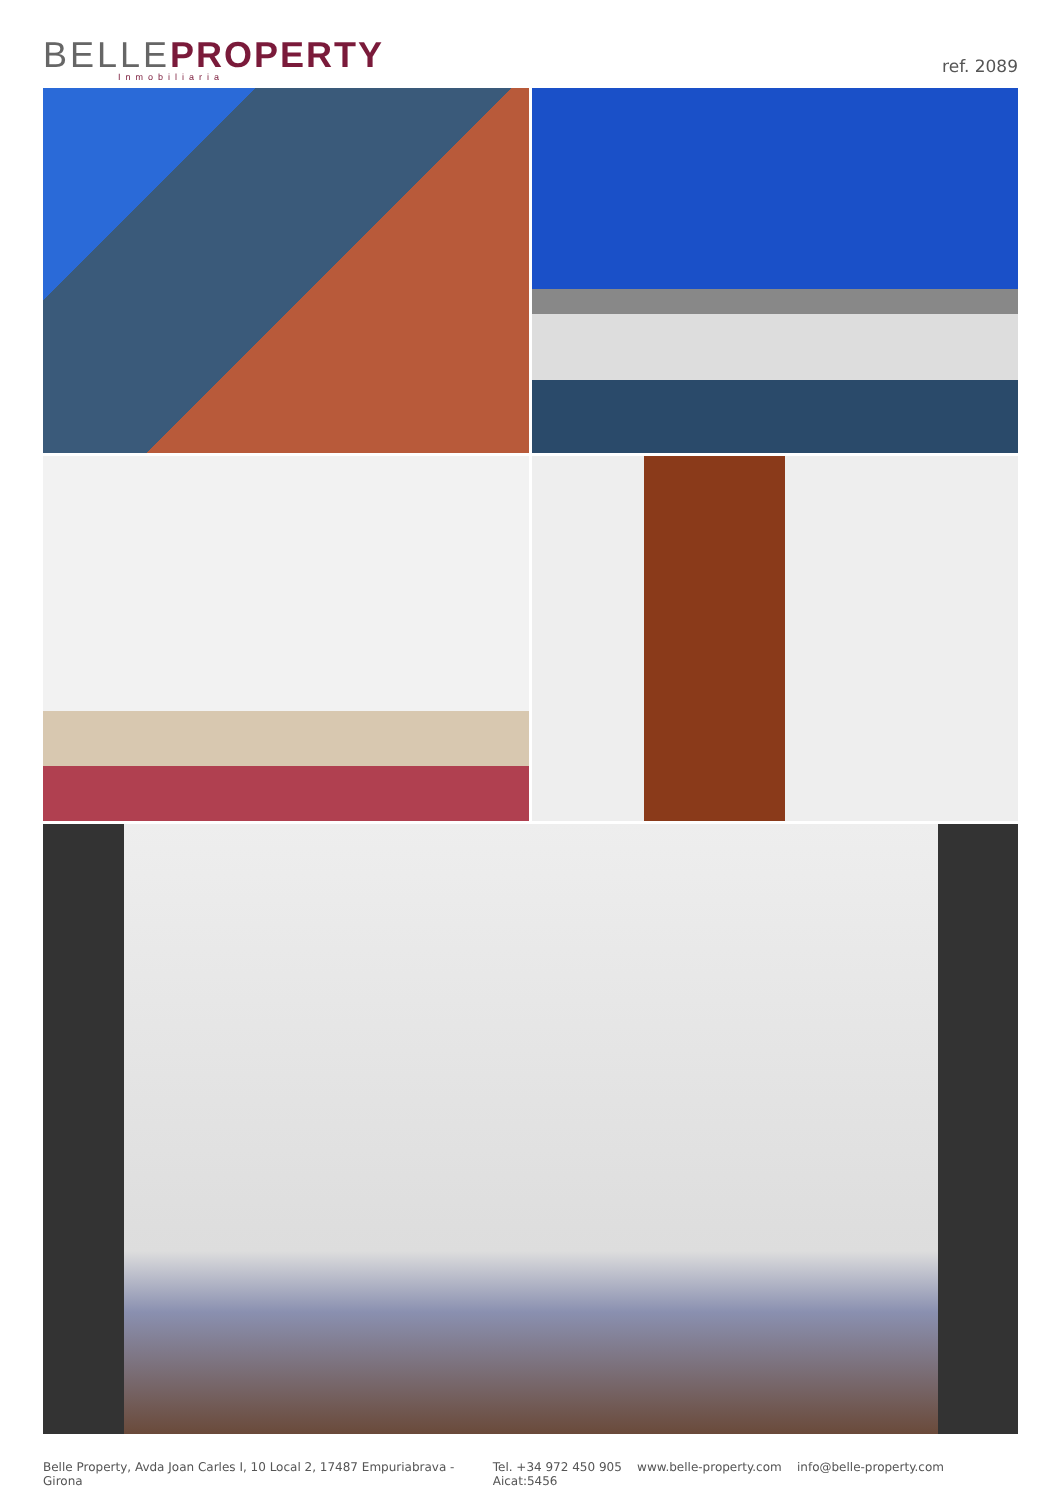BELLE PROPERTY
Inmobiliaria
ref. 2089
Belle Property, Avda Joan Carles I, 10 Local 2, 17487 Empuriabrava - Girona Tel. +34 972 450 905 www.belle-property.com info@belle-property.com Aicat:5456